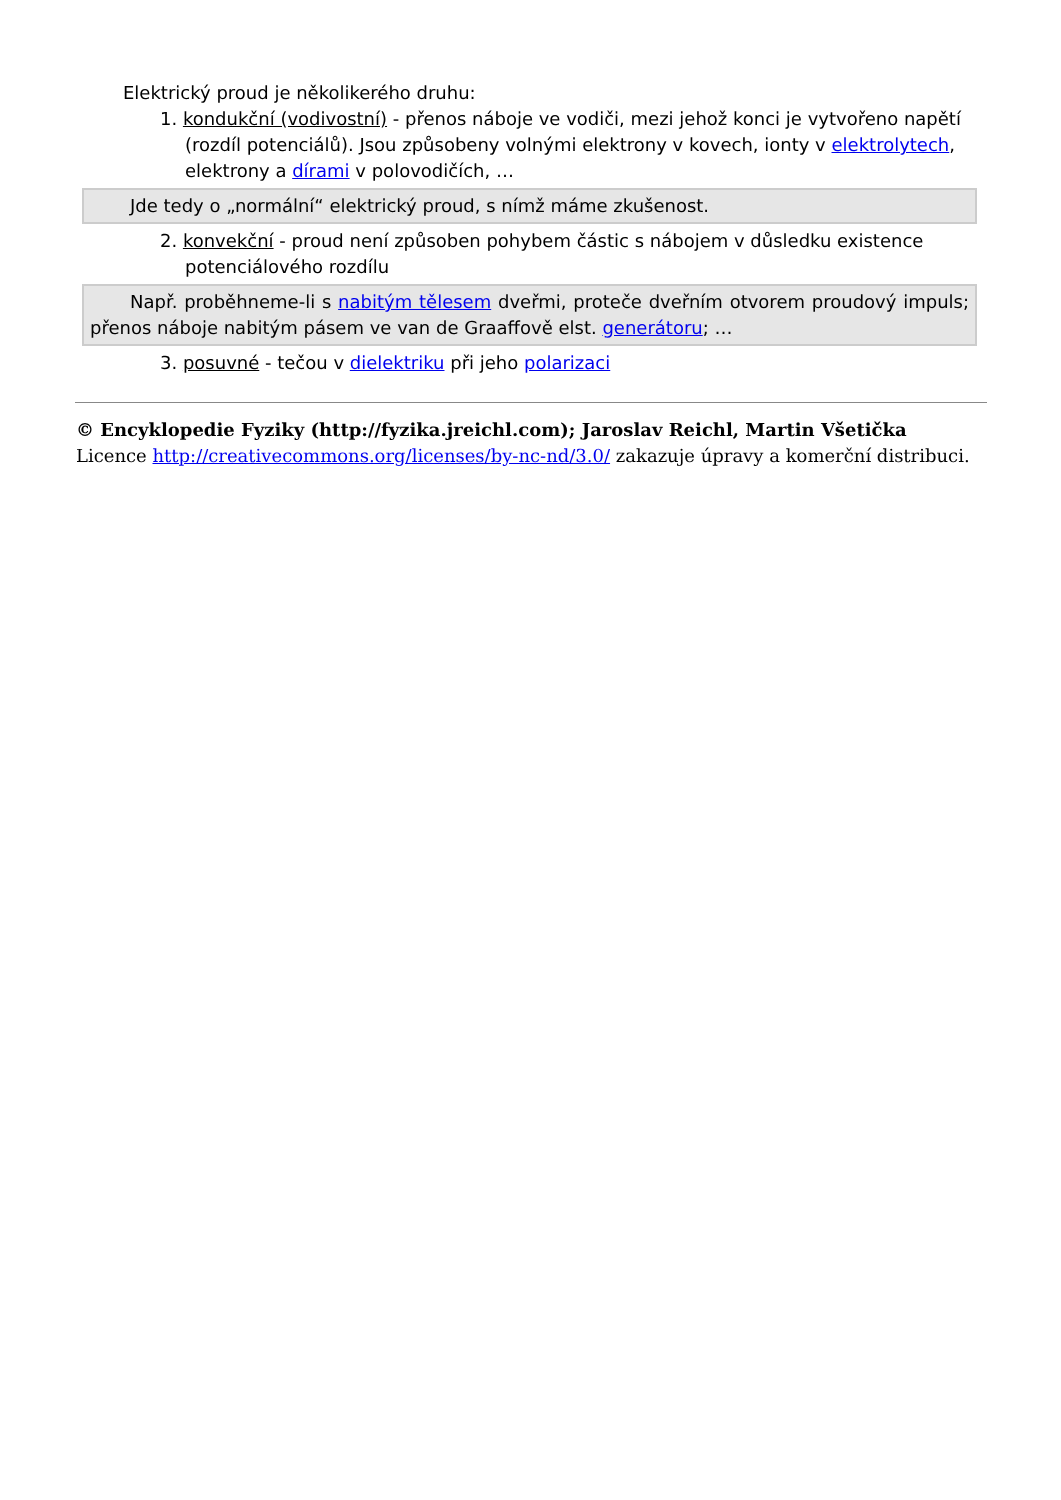Elektrický proud je několikerého druhu:
1. kondukční (vodivostní) - přenos náboje ve vodiči, mezi jehož konci je vytvořeno napětí (rozdíl potenciálů). Jsou způsobeny volnými elektrony v kovech, ionty v elektrolytech, elektrony a dírami v polovodičích, …
Jde tedy o „normální“ elektrický proud, s nímž máme zkušenost.
2. konvekční - proud není způsoben pohybem částic s nábojem v důsledku existence potenciálového rozdílu
Např. proběhneme-li s nabitým tělesem dveřmi, proteče dveřním otvorem proudový impuls; přenos náboje nabitým pásem ve van de Graaffově elst. generátoru; …
3. posuvné - tečou v dielektriku při jeho polarizaci
© Encyklopedie Fyziky (http://fyzika.jreichl.com); Jaroslav Reichl, Martin Všetička
Licence http://creativecommons.org/licenses/by-nc-nd/3.0/ zakazuje úpravy a komerční distribuci.